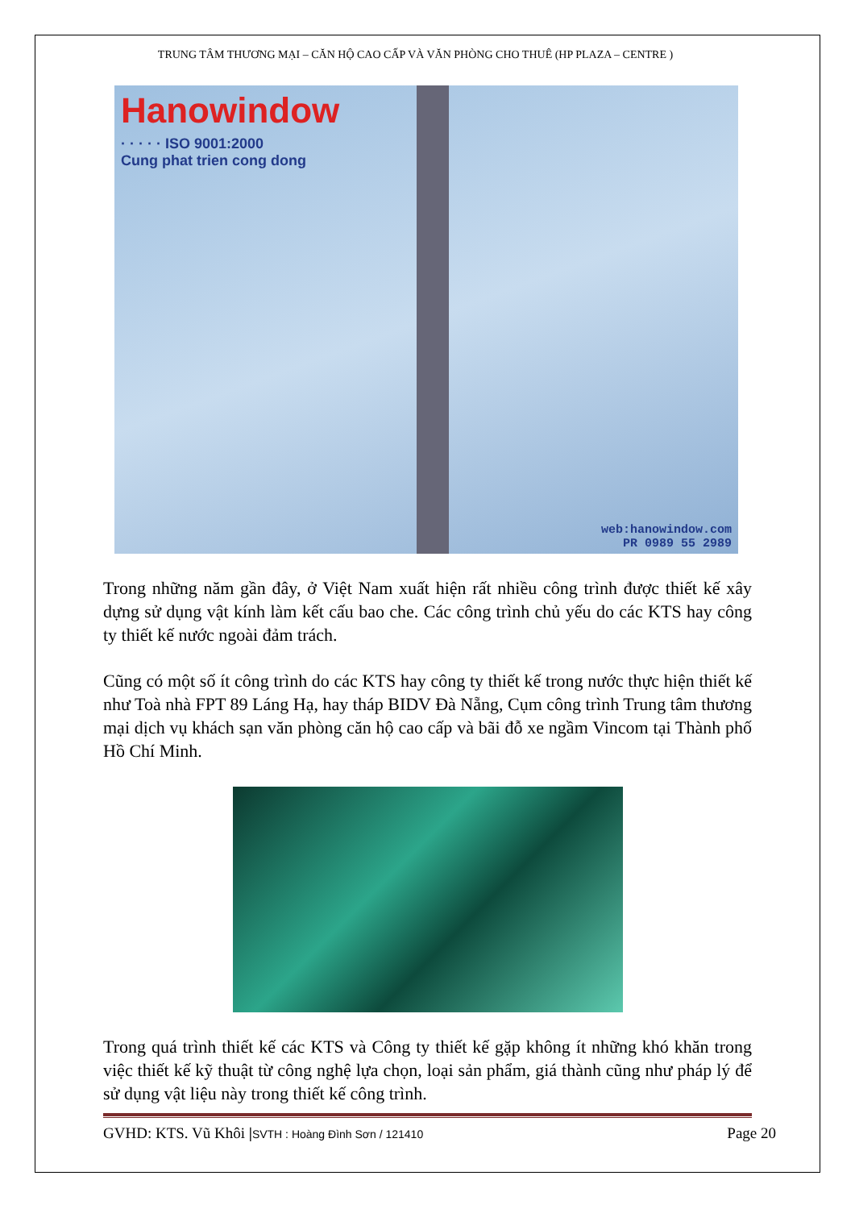TRUNG TÂM THƯƠNG MẠI – CĂN HỘ CAO CẤP VÀ VĂN PHÒNG CHO THUÊ (HP PLAZA – CENTRE )
Hanowindow
· · · · · ISO 9001:2000
Cung phat trien cong dong
web:hanowindow.com
PR 0989 55 2989
Trong những năm gần đây, ở Việt Nam xuất hiện rất nhiều công trình được thiết kế xây dựng sử dụng vật kính làm kết cấu bao che. Các công trình chủ yếu do các KTS hay công ty thiết kế nước ngoài đảm trách.
Cũng có một số ít công trình do các KTS hay công ty thiết kế trong nước thực hiện thiết kế như Toà nhà FPT 89 Láng Hạ, hay tháp BIDV Đà Nẵng, Cụm công trình Trung tâm thương mại dịch vụ khách sạn văn phòng căn hộ cao cấp và bãi đỗ xe ngầm Vincom tại Thành phố Hồ Chí Minh.
Trong quá trình thiết kế các KTS và Công ty thiết kế gặp không ít những khó khăn trong việc thiết kế kỹ thuật từ công nghệ lựa chọn, loại sản phẩm, giá thành cũng như pháp lý để sử dụng vật liệu này trong thiết kế công trình.
GVHD: KTS. Vũ Khôi |SVTH : Hoàng Đình Sơn / 121410 Page 20